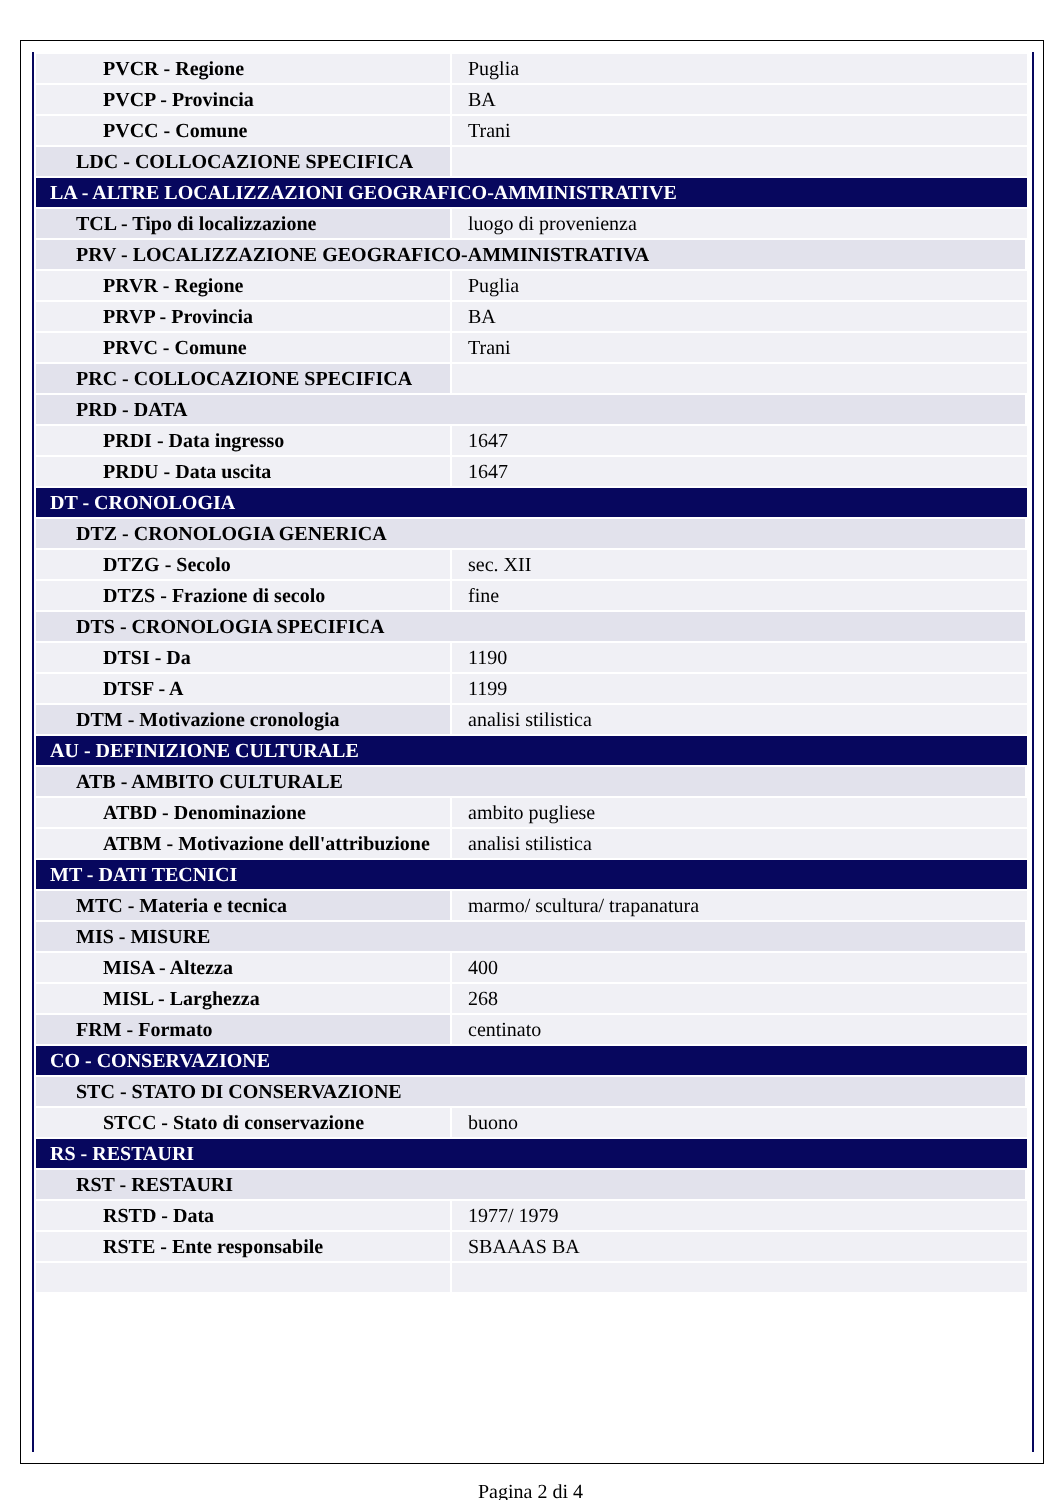| PVCR - Regione | Puglia |
| PVCP - Provincia | BA |
| PVCC - Comune | Trani |
| LDC - COLLOCAZIONE SPECIFICA | |
| LA - ALTRE LOCALIZZAZIONI GEOGRAFICO-AMMINISTRATIVE | |
| TCL - Tipo di localizzazione | luogo di provenienza |
| PRV - LOCALIZZAZIONE GEOGRAFICO-AMMINISTRATIVA | |
| PRVR - Regione | Puglia |
| PRVP - Provincia | BA |
| PRVC - Comune | Trani |
| PRC - COLLOCAZIONE SPECIFICA | |
| PRD - DATA | |
| PRDI - Data ingresso | 1647 |
| PRDU - Data uscita | 1647 |
| DT - CRONOLOGIA | |
| DTZ - CRONOLOGIA GENERICA | |
| DTZG - Secolo | sec. XII |
| DTZS - Frazione di secolo | fine |
| DTS - CRONOLOGIA SPECIFICA | |
| DTSI - Da | 1190 |
| DTSF - A | 1199 |
| DTM - Motivazione cronologia | analisi stilistica |
| AU - DEFINIZIONE CULTURALE | |
| ATB - AMBITO CULTURALE | |
| ATBD - Denominazione | ambito pugliese |
| ATBM - Motivazione dell'attribuzione | analisi stilistica |
| MT - DATI TECNICI | |
| MTC - Materia e tecnica | marmo/ scultura/ trapanatura |
| MIS - MISURE | |
| MISA - Altezza | 400 |
| MISL - Larghezza | 268 |
| FRM - Formato | centinato |
| CO - CONSERVAZIONE | |
| STC - STATO DI CONSERVAZIONE | |
| STCC - Stato di conservazione | buono |
| RS - RESTAURI | |
| RST - RESTAURI | |
| RSTD - Data | 1977/ 1979 |
| RSTE - Ente responsabile | SBAAAS BA |
Pagina 2 di 4